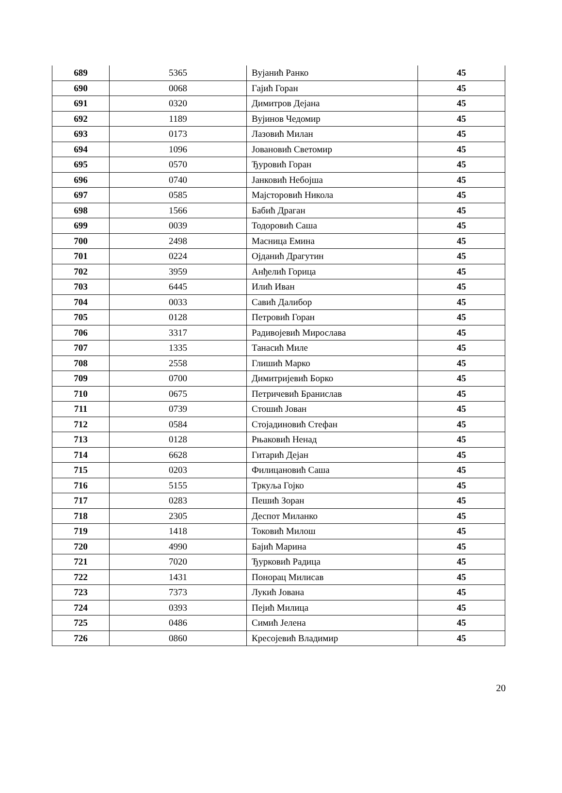| 689 | 5365 | Вујанић Ранко | 45 |
| 690 | 0068 | Гајић Горан | 45 |
| 691 | 0320 | Димитров Дејана | 45 |
| 692 | 1189 | Вујинов Чедомир | 45 |
| 693 | 0173 | Лазовић Милан | 45 |
| 694 | 1096 | Јовановић Светомир | 45 |
| 695 | 0570 | Ђуровић Горан | 45 |
| 696 | 0740 | Јанковић Небојша | 45 |
| 697 | 0585 | Мајсторовић Никола | 45 |
| 698 | 1566 | Бабић Драган | 45 |
| 699 | 0039 | Тодоровић Саша | 45 |
| 700 | 2498 | Масница Емина | 45 |
| 701 | 0224 | Ојданић Драгутин | 45 |
| 702 | 3959 | Анђелић Горица | 45 |
| 703 | 6445 | Илић Иван | 45 |
| 704 | 0033 | Савић Далибор | 45 |
| 705 | 0128 | Петровић Горан | 45 |
| 706 | 3317 | Радивојевић Мирослава | 45 |
| 707 | 1335 | Танасић Миле | 45 |
| 708 | 2558 | Глишић Марко | 45 |
| 709 | 0700 | Димитријевић Борко | 45 |
| 710 | 0675 | Петричевић Бранислав | 45 |
| 711 | 0739 | Стошић Јован | 45 |
| 712 | 0584 | Стојадиновић Стефан | 45 |
| 713 | 0128 | Рњаковић Ненад | 45 |
| 714 | 6628 | Гитарић Дејан | 45 |
| 715 | 0203 | Филицановић Саша | 45 |
| 716 | 5155 | Тркуља Гојко | 45 |
| 717 | 0283 | Пешић Зоран | 45 |
| 718 | 2305 | Деспот Миланко | 45 |
| 719 | 1418 | Токовић Милош | 45 |
| 720 | 4990 | Бајић Марина | 45 |
| 721 | 7020 | Ђурковић Радица | 45 |
| 722 | 1431 | Понорац Милисав | 45 |
| 723 | 7373 | Лукић Јована | 45 |
| 724 | 0393 | Пејић Милица | 45 |
| 725 | 0486 | Симић Јелена | 45 |
| 726 | 0860 | Кресојевић Владимир | 45 |
20